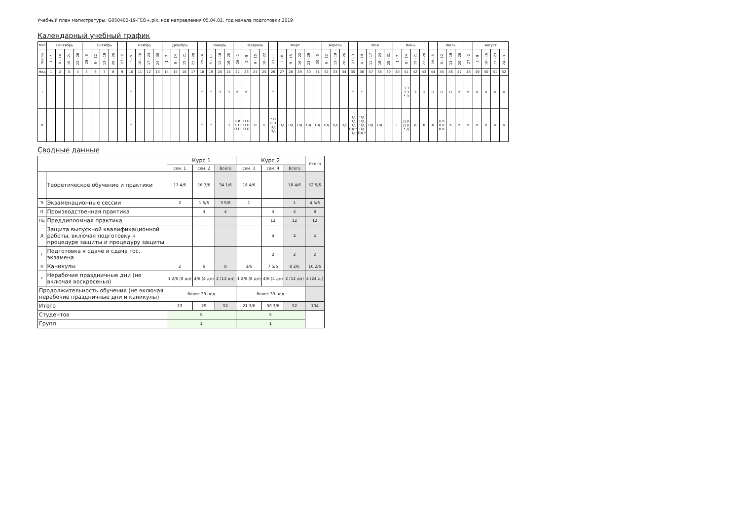Учебный план магистратуры: G050402-19-ГЕО+.plx, код направления 05.04.02, год начала подготовки 2019
Календарный учебный график
| Мес | Сентябрь | | | | | Октябрь | | | | Ноябрь | | | | Декабрь | | | | | Январь | | | | Февраль | | | | Март | | | | | Апрель | | | | Май | | | | Июнь | | | | | Июль | | | | Август | | | |
| --- | --- | --- | --- | --- | --- | --- | --- | --- | --- | --- | --- | --- | --- | --- | --- | --- | --- | --- | --- | --- | --- | --- | --- | --- | --- | --- | --- | --- | --- | --- | --- | --- | --- | --- | --- | --- | --- | --- | --- | --- | --- | --- | --- | --- | --- | --- | --- | --- | --- | --- | --- | --- |
| Числа | 1 - 7 | 8 - 14 | 15 - 21 | 22 - 28 | 29 - 5 | 6 - 12 | 13 - 19 | 20 - 26 | 27 - 2 | 3 - 9 | 10 - 16 | 17 - 23 | 24 - 30 | 1 - 7 | 8 - 14 | 15 - 21 | 22 - 28 | 29 - 4 | 5 - 11 | 12 - 18 | 19 - 25 | 26 - 1 | 2 - 8 | 9 - 15 | 16 - 22 | 23 - 1 | 2 - 8 | 9 - 15 | 16 - 22 | 23 - 29 | 30 - 5 | 6 - 12 | 13 - 19 | 20 - 26 | 27 - 3 | 4 - 10 | 11 - 17 | 18 - 24 | 25 - 31 | 1 - 7 | 8 - 14 | 15 - 21 | 22 - 28 | 29 - 5 | 6 - 12 | 13 - 19 | 20 - 26 | 27 - 2 | 3 - 9 | 10 - 16 | 17 - 23 | 24 - 31 |
| Нед | 1 | 2 | 3 | 4 | 5 | 6 | 7 | 8 | 9 | 10 | 11 | 12 | 13 | 14 | 15 | 16 | 17 | 18 | 19 | 20 | 21 | 22 | 23 | 24 | 25 | 26 | 27 | 28 | 29 | 30 | 31 | 32 | 33 | 34 | 35 | 36 | 37 | 38 | 39 | 40 | 41 | 42 | 43 | 44 | 45 | 46 | 47 | 48 | 49 | 50 | 51 | 52 |
| I | | | | | | | | | | * | | | | | | | | * | * | Э | Э | К | К | | | * | | | | | | | | | * | * | | | | | Э Э Э Э * Э | Э | П | П | П | П | К | К | К | К | К | К |
| II | | | | | | | | | | * | | | | | | | | * | * | | Э | К К К П П П | П П П П П П | П | П | * П П П Пд Пд | Пд | Пд | Пд | Пд | Пд | Пд | Пд | Пд | Пд Пд Пд Пд * Пд | Пд Пд Пд Пд Пд * | Пд | Пд | Г | Г | Д Д Д Д * Д | Д | Д | Д | Д К К К К К | К | К | К | К | К | К | К |
Сводные данные
| | | Курс 1 | | | Курс 2 | | | Итого |
| | | сем. 1 | сем. 2 | Всего | сем. 3 | сем. 4 | Всего | |
| | Теоретическое обучение и практики | 17 4/6 | 16 3/6 | 34 1/6 | 18 4/6 | | 18 4/6 | 52 5/6 |
| Э | Экзаменационные сессии | 2 | 1 5/6 | 3 5/6 | 1 | | 1 | 4 5/6 |
| П | Производственная практика | | 4 | 4 | | 4 | 4 | 8 |
| Пд | Преддипломная практика | | | | | 12 | 12 | 12 |
| Д | Защита выпускной квалификационной работы, включая подготовку к процедуре защиты и процедуру защиты | | | | | 4 | 4 | 4 |
| Г | Подготовка к сдаче и сдача гос. экзамена | | | | | 2 | 2 | 2 |
| К | Каникулы | 2 | 6 | 8 | 3/6 | 7 5/6 | 8 2/6 | 16 2/6 |
| * | Нерабочие праздничные дни (не включая воскресенья) | 1 2/6 (8 дн) | 4/6 (4 дн) | 2 (12 дн) | 1 2/6 (8 дн) | 4/6 (4 дн) | 2 (12 дн) | 4 (24 д.) |
| Продолжительность обучения (не включая нерабочие праздничные дни и каникулы) | | более 39 нед | | | более 39 нед | | | |
| Итого | | 23 | 29 | 52 | 21 3/6 | 30 3/6 | 52 | 104 |
| Студентов | | 5 | | | 5 | | | |
| Групп | | 1 | | | 1 | | | |